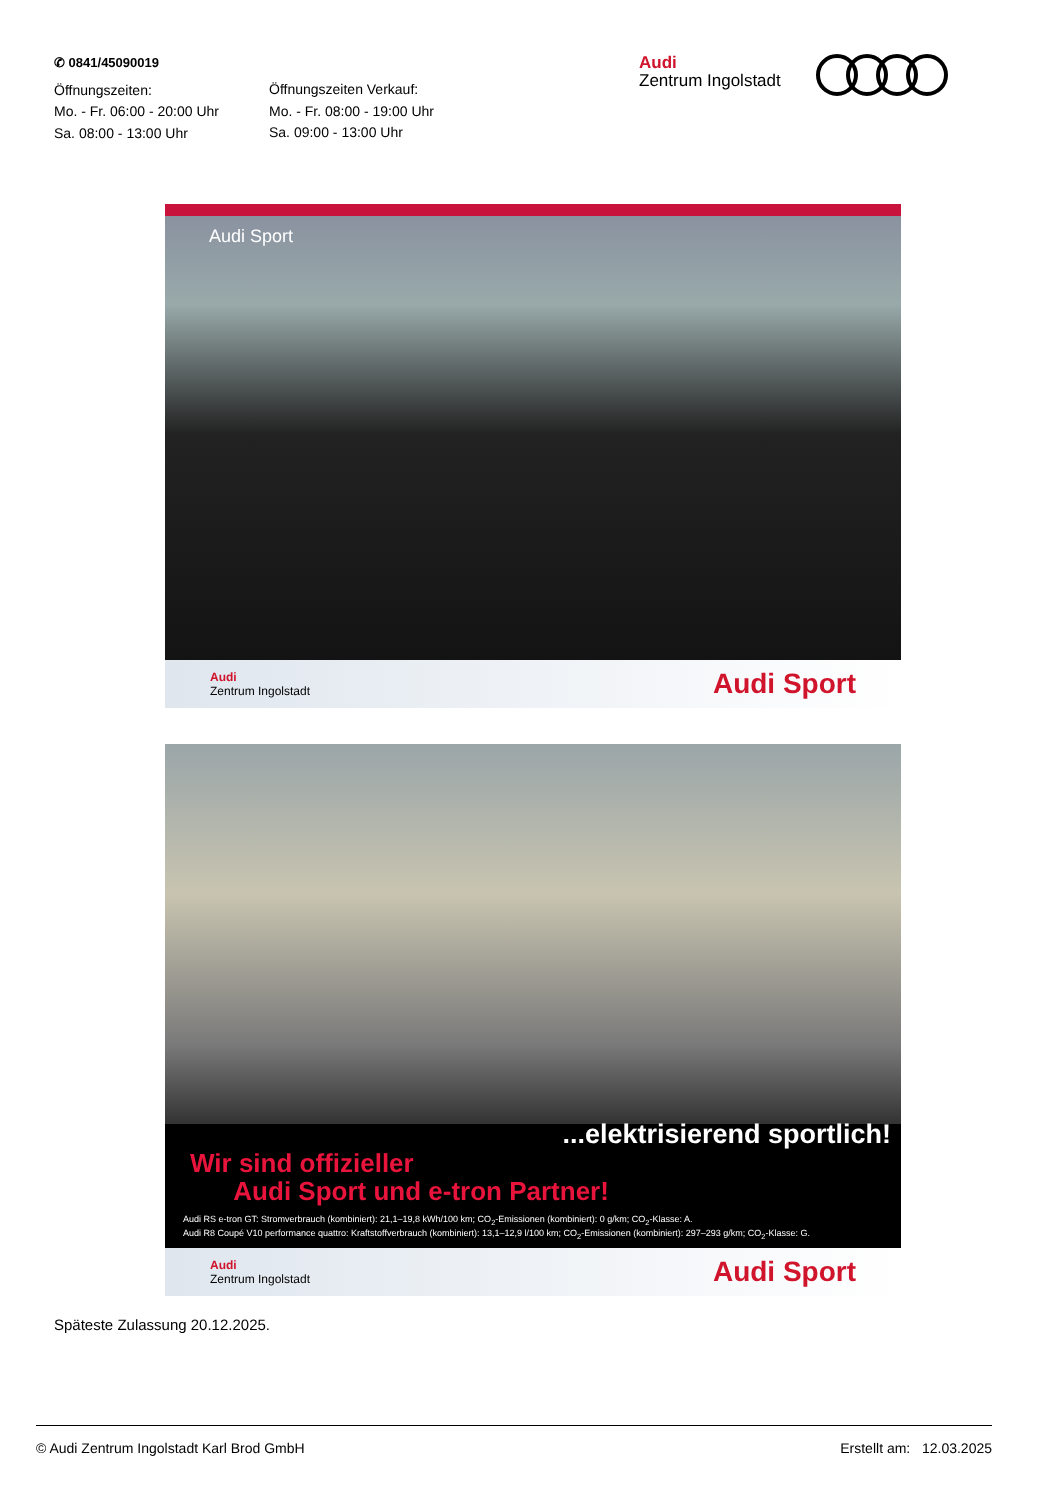✆ 0841/45090019
Öffnungszeiten:
Mo. - Fr. 06:00 - 20:00 Uhr
Sa. 08:00 - 13:00 Uhr
Öffnungszeiten Verkauf:
Mo. - Fr. 08:00 - 19:00 Uhr
Sa. 09:00 - 13:00 Uhr
Audi
Zentrum Ingolstadt
Audi Sport
Audi
Zentrum Ingolstadt
Audi Sport
...elektrisierend sportlich!
Wir sind offizieller
Audi Sport und e-tron Partner!
Audi RS e-tron GT: Stromverbrauch (kombiniert): 21,1–19,8 kWh/100 km; CO<sub>2</sub>-Emissionen (kombiniert): 0 g/km; CO<sub>2</sub>-Klasse: A.
Audi R8 Coupé V10 performance quattro: Kraftstoffverbrauch (kombiniert): 13,1–12,9 l/100 km; CO<sub>2</sub>-Emissionen (kombiniert): 297–293 g/km; CO<sub>2</sub>-Klasse: G.
Audi
Zentrum Ingolstadt
Audi Sport
Späteste Zulassung 20.12.2025.
© Audi Zentrum Ingolstadt Karl Brod GmbH Erstellt am: 12.03.2025